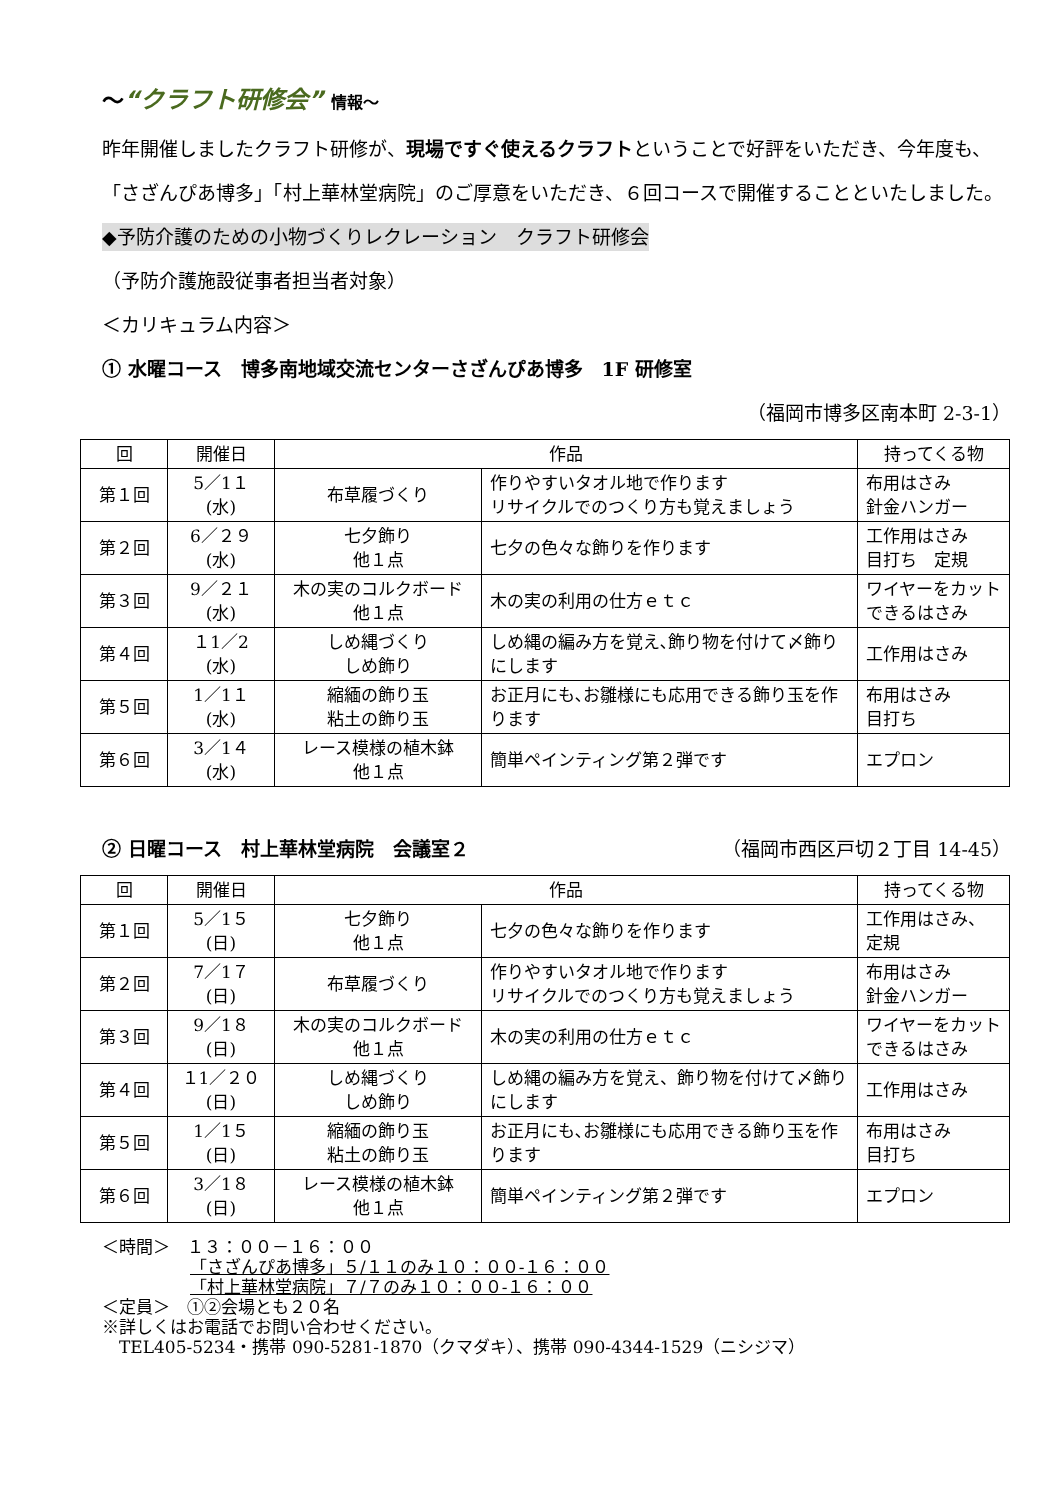～“クラフト研修会” 情報～
昨年開催しましたクラフト研修が、現場ですぐ使えるクラフトということで好評をいただき、今年度も、「さざんぴあ博多」「村上華林堂病院」のご厚意をいただき、６回コースで開催することといたしました。
◆予防介護のための小物づくりレクレーション　クラフト研修会
（予防介護施設従事者担当者対象）
＜カリキュラム内容＞
① 水曜コース　博多南地域交流センターさざんぴあ博多　1F 研修室
（福岡市博多区南本町 2-3-1）
| 回 | 開催日 | 作品 | | 持ってくる物 |
| --- | --- | --- | --- | --- |
| 第１回 | 5／1１ (水) | 布草履づくり | 作りやすいタオル地で作ります リサイクルでのつくり方も覚えましょう | 布用はさみ 針金ハンガー |
| 第２回 | 6／２９ (水) | 七夕飾り 他１点 | 七夕の色々な飾りを作ります | 工作用はさみ 目打ち 定規 |
| 第３回 | 9／２１ (水) | 木の実のコルクボード 他１点 | 木の実の利用の仕方ｅｔｃ | ワイヤーをカットできるはさみ |
| 第４回 | １1／2 (水) | しめ縄づくり しめ飾り | しめ縄の編み方を覚え､飾り物を付けて〆飾りにします | 工作用はさみ |
| 第５回 | 1／1１ (水) | 縮緬の飾り玉 粘土の飾り玉 | お正月にも､お雛様にも応用できる飾り玉を作ります | 布用はさみ 目打ち |
| 第６回 | 3／1４ (水) | レース模様の植木鉢 他１点 | 簡単ペインティング第２弾です | エプロン |
② 日曜コース　村上華林堂病院　会議室２ （福岡市西区戸切２丁目 14-45）
| 回 | 開催日 | 作品 | | 持ってくる物 |
| --- | --- | --- | --- | --- |
| 第１回 | 5／1５ (日) | 七夕飾り 他１点 | 七夕の色々な飾りを作ります | 工作用はさみ、定規 |
| 第２回 | 7／1７ (日) | 布草履づくり | 作りやすいタオル地で作ります リサイクルでのつくり方も覚えましょう | 布用はさみ 針金ハンガー |
| 第３回 | 9／1８ (日) | 木の実のコルクボード 他１点 | 木の実の利用の仕方ｅｔｃ | ワイヤーをカットできるはさみ |
| 第４回 | １1／２０ (日) | しめ縄づくり しめ飾り | しめ縄の編み方を覚え、飾り物を付けて〆飾りにします | 工作用はさみ |
| 第５回 | 1／1５ (日) | 縮緬の飾り玉 粘土の飾り玉 | お正月にも､お雛様にも応用できる飾り玉を作ります | 布用はさみ 目打ち |
| 第６回 | 3／1８ (日) | レース模様の植木鉢 他１点 | 簡単ペインティング第２弾です | エプロン |
＜時間＞　１３：００－１６：００
「さざんぴあ博多」５/１１のみ１０：００-１６：００
「村上華林堂病院」７/７のみ１０：００-１６：００
＜定員＞　①②会場とも２０名
※詳しくはお電話でお問い合わせください。
　TEL405-5234・携帯 090-5281-1870（クマダキ）、携帯 090-4344-1529（ニシジマ）